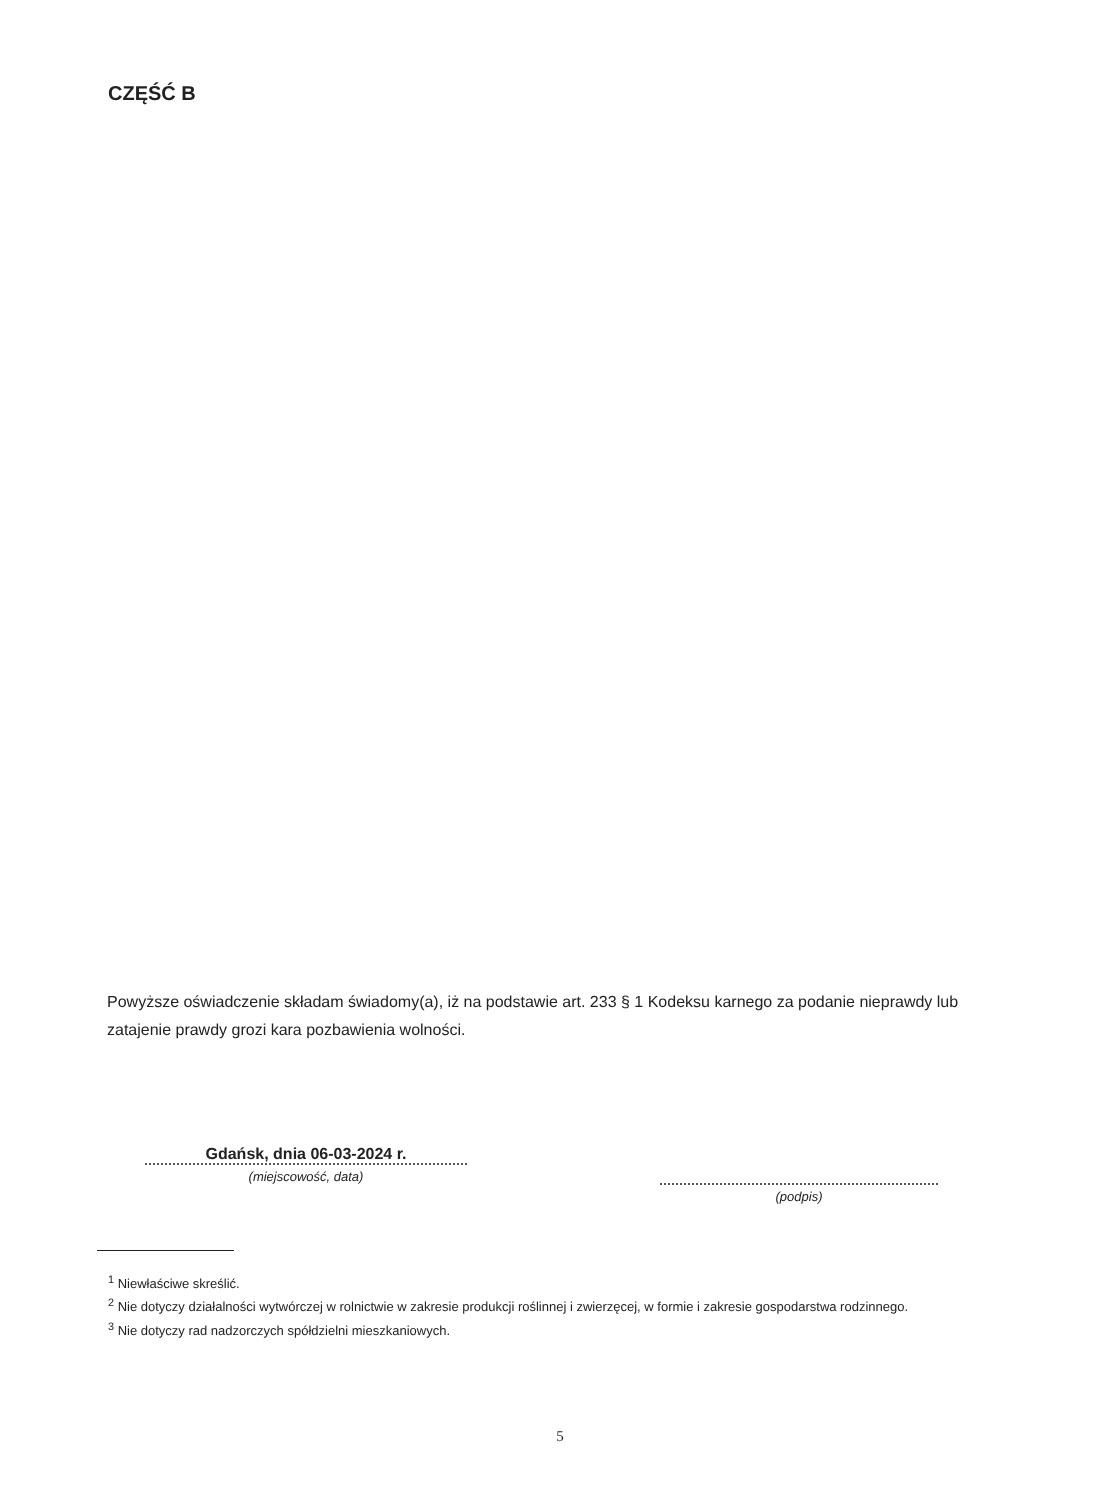CZĘŚĆ B
Powyższe oświadczenie składam świadomy(a), iż na podstawie art. 233 § 1 Kodeksu karnego za podanie nieprawdy lub zatajenie prawdy grozi kara pozbawienia wolności.
Gdańsk, dnia 06-03-2024 r.
(miejscowość, data)
(podpis)
<sup>1</sup> Niewłaściwe skreślić.
<sup>2</sup> Nie dotyczy działalności wytwórczej w rolnictwie w zakresie produkcji roślinnej i zwierzęcej, w formie i zakresie gospodarstwa rodzinnego.
<sup>3</sup> Nie dotyczy rad nadzorczych spółdzielni mieszkaniowych.
5